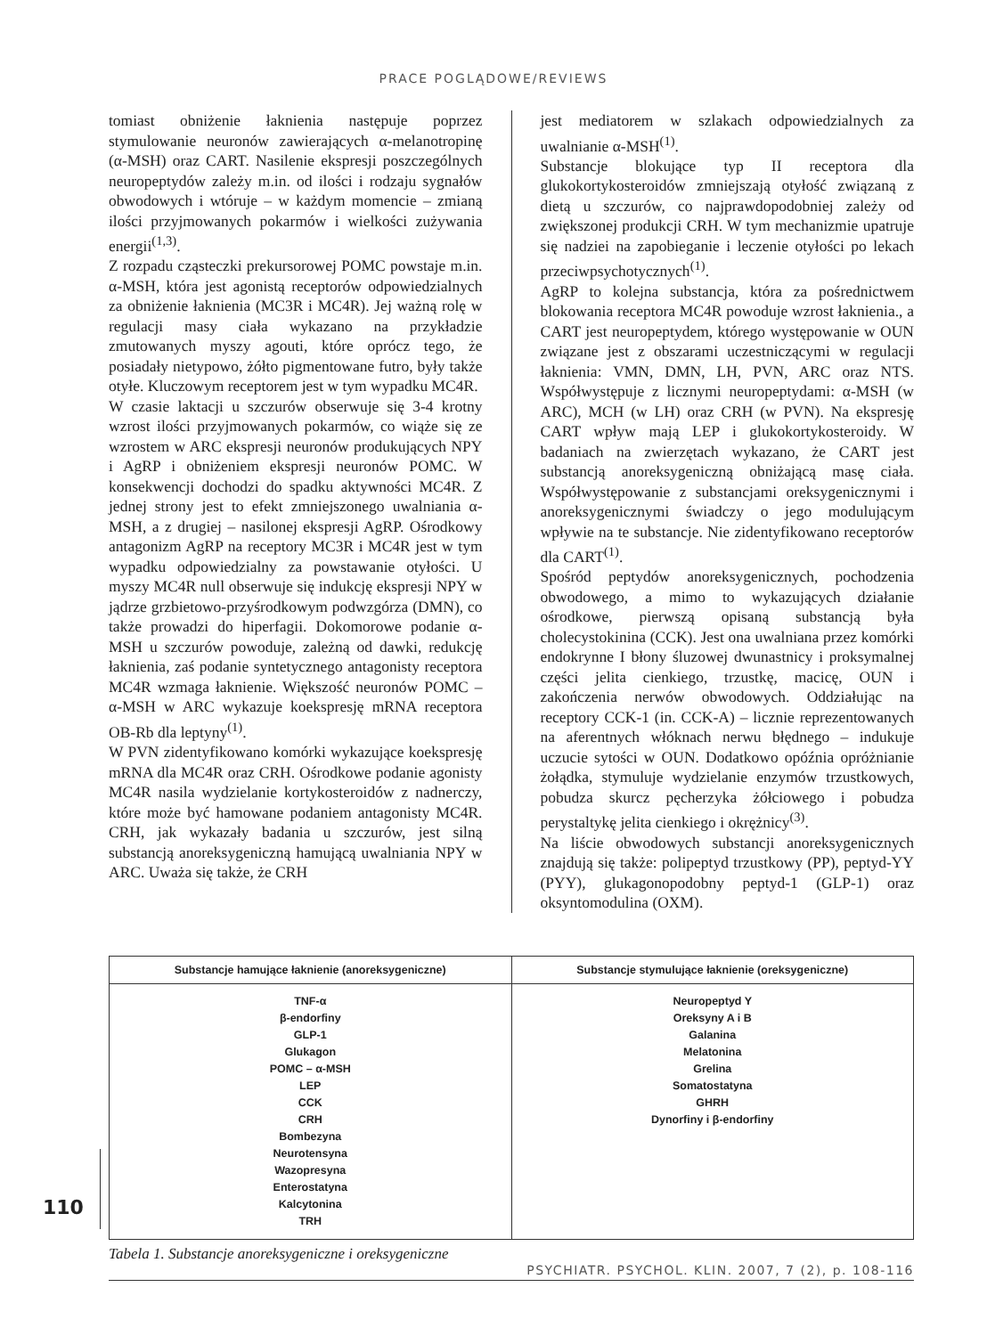PRACE POGLĄDOWE/REVIEWS
tomiast obniżenie łaknienia następuje poprzez stymulowanie neuronów zawierających α-melanotropinę (α-MSH) oraz CART. Nasilenie ekspresji poszczególnych neuropeptydów zależy m.in. od ilości i rodzaju sygnałów obwodowych i wtóruje – w każdym momencie – zmianą ilości przyjmowanych pokarmów i wielkości zużywania energii<sup>(1,3)</sup>.
Z rozpadu cząsteczki prekursorowej POMC powstaje m.in. α-MSH, która jest agonistą receptorów odpowiedzialnych za obniżenie łaknienia (MC3R i MC4R). Jej ważną rolę w regulacji masy ciała wykazano na przykładzie zmutowanych myszy agouti, które oprócz tego, że posiadały nietypowo, żółto pigmentowane futro, były także otyłe. Kluczowym receptorem jest w tym wypadku MC4R.
W czasie laktacji u szczurów obserwuje się 3-4 krotny wzrost ilości przyjmowanych pokarmów, co wiąże się ze wzrostem w ARC ekspresji neuronów produkujących NPY i AgRP i obniżeniem ekspresji neuronów POMC. W konsekwencji dochodzi do spadku aktywności MC4R. Z jednej strony jest to efekt zmniejszonego uwalniania α-MSH, a z drugiej – nasilonej ekspresji AgRP. Ośrodkowy antagonizm AgRP na receptory MC3R i MC4R jest w tym wypadku odpowiedzialny za powstawanie otyłości. U myszy MC4R null obserwuje się indukcję ekspresji NPY w jądrze grzbietowo-przyśrodkowym podwzgórza (DMN), co także prowadzi do hiperfagii. Dokomorowe podanie α-MSH u szczurów powoduje, zależną od dawki, redukcję łaknienia, zaś podanie syntetycznego antagonisty receptora MC4R wzmaga łaknienie. Większość neuronów POMC – α-MSH w ARC wykazuje koekspresję mRNA receptora OB-Rb dla leptyny<sup>(1)</sup>.
W PVN zidentyfikowano komórki wykazujące koekspresję mRNA dla MC4R oraz CRH. Ośrodkowe podanie agonisty MC4R nasila wydzielanie kortykosteroidów z nadnerczy, które może być hamowane podaniem antagonisty MC4R. CRH, jak wykazały badania u szczurów, jest silną substancją anoreksygeniczną hamującą uwalniania NPY w ARC. Uważa się także, że CRH
jest mediatorem w szlakach odpowiedzialnych za uwalnianie α-MSH<sup>(1)</sup>.
Substancje blokujące typ II receptora dla glukokortykosteroidów zmniejszają otyłość związaną z dietą u szczurów, co najprawdopodobniej zależy od zwiększonej produkcji CRH. W tym mechanizmie upatruje się nadziei na zapobieganie i leczenie otyłości po lekach przeciwpsychotycznych<sup>(1)</sup>.
AgRP to kolejna substancja, która za pośrednictwem blokowania receptora MC4R powoduje wzrost łaknienia., a CART jest neuropeptydem, którego występowanie w OUN związane jest z obszarami uczestniczącymi w regulacji łaknienia: VMN, DMN, LH, PVN, ARC oraz NTS. Współwystępuje z licznymi neuropeptydami: α-MSH (w ARC), MCH (w LH) oraz CRH (w PVN). Na ekspresję CART wpływ mają LEP i glukokortykosteroidy. W badaniach na zwierzętach wykazano, że CART jest substancją anoreksygeniczną obniżającą masę ciała. Współwystępowanie z substancjami oreksygenicznymi i anoreksygenicznymi świadczy o jego modulującym wpływie na te substancje. Nie zidentyfikowano receptorów dla CART<sup>(1)</sup>.
Spośród peptydów anoreksygenicznych, pochodzenia obwodowego, a mimo to wykazujących działanie ośrodkowe, pierwszą opisaną substancją była cholecystokinina (CCK). Jest ona uwalniana przez komórki endokrynne I błony śluzowej dwunastnicy i proksymalnej części jelita cienkiego, trzustkę, macicę, OUN i zakończenia nerwów obwodowych. Oddziałując na receptory CCK-1 (in. CCK-A) – licznie reprezentowanych na aferentnych włóknach nerwu błędnego – indukuje uczucie sytości w OUN. Dodatkowo opóźnia opróżnianie żołądka, stymuluje wydzielanie enzymów trzustkowych, pobudza skurcz pęcherzyka żółciowego i pobudza perystaltykę jelita cienkiego i okrężnicy<sup>(3)</sup>.
Na liście obwodowych substancji anoreksygenicznych znajdują się także: polipeptyd trzustkowy (PP), peptyd-YY (PYY), glukagonopodobny peptyd-1 (GLP-1) oraz oksyntomodulina (OXM).
| Substancje hamujące łaknienie (anoreksygeniczne) | Substancje stymulujące łaknienie (oreksygeniczne) |
| --- | --- |
| TNF-α β-endorfiny GLP-1 Glukagon POMC – α-MSH LEP CCK CRH Bombezyna Neurotensyna Wazopresyna Enterostatyna Kalcytonina TRH | Neuropeptyd Y Oreksyny A i B Galanina Melatonina Grelina Somatostatyna GHRH Dynorfiny i β-endorfiny |
Tabela 1. Substancje anoreksygeniczne i oreksygeniczne
110
PSYCHIATR. PSYCHOL. KLIN. 2007, 7 (2), p. 108-116